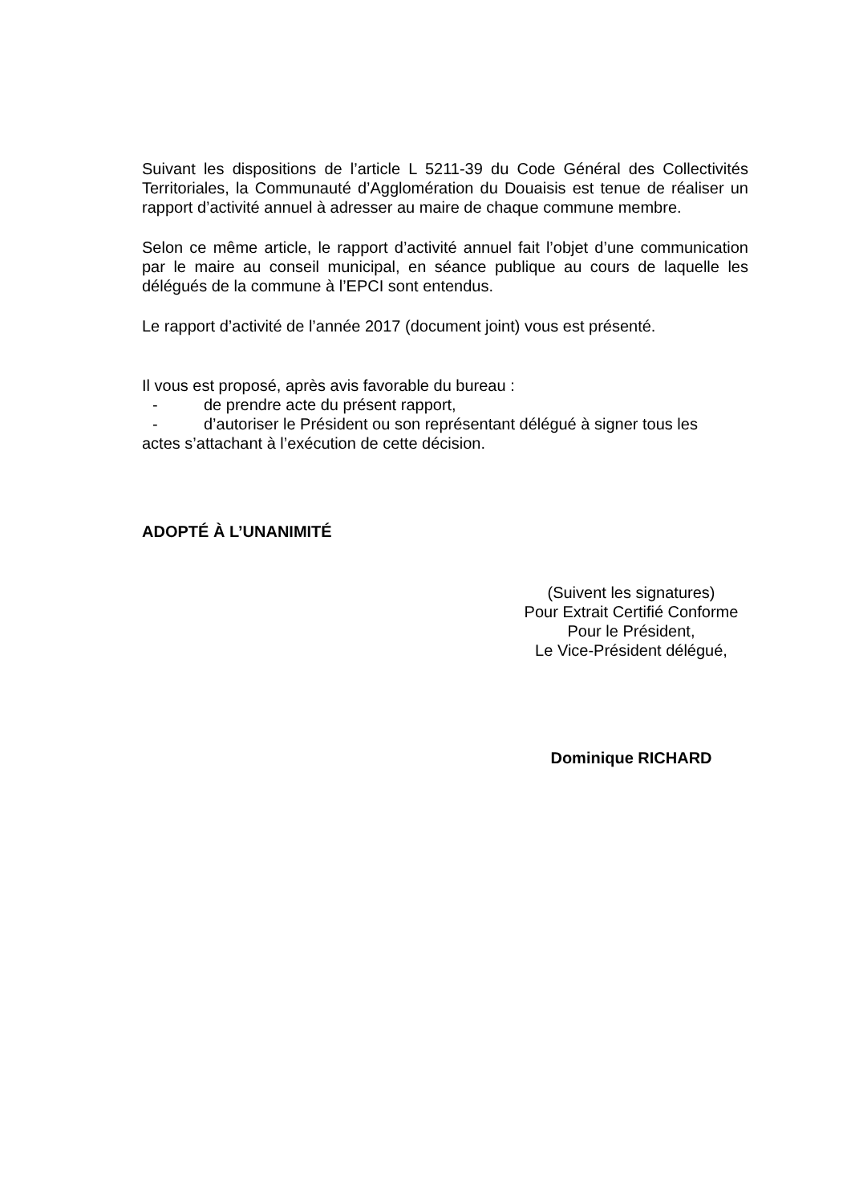Suivant les dispositions de l’article L 5211-39 du Code Général des Collectivités Territoriales, la Communauté d’Agglomération du Douaisis est tenue de réaliser un rapport d’activité annuel à adresser au maire de chaque commune membre.
Selon ce même article, le rapport d’activité annuel fait l’objet d’une communication par le maire au conseil municipal, en séance publique au cours de laquelle les délégués de la commune à l’EPCI sont entendus.
Le rapport d’activité de l’année 2017 (document joint) vous est présenté.
Il vous est proposé, après avis favorable du bureau :
- de prendre acte du présent rapport,
- d’autoriser le Président ou son représentant délégué à signer tous les
actes s’attachant à l’exécution de cette décision.
ADOPTÉ À L’UNANIMITÉ
(Suivent les signatures)
Pour Extrait Certifié Conforme
Pour le Président,
Le Vice-Président délégué,
Dominique RICHARD